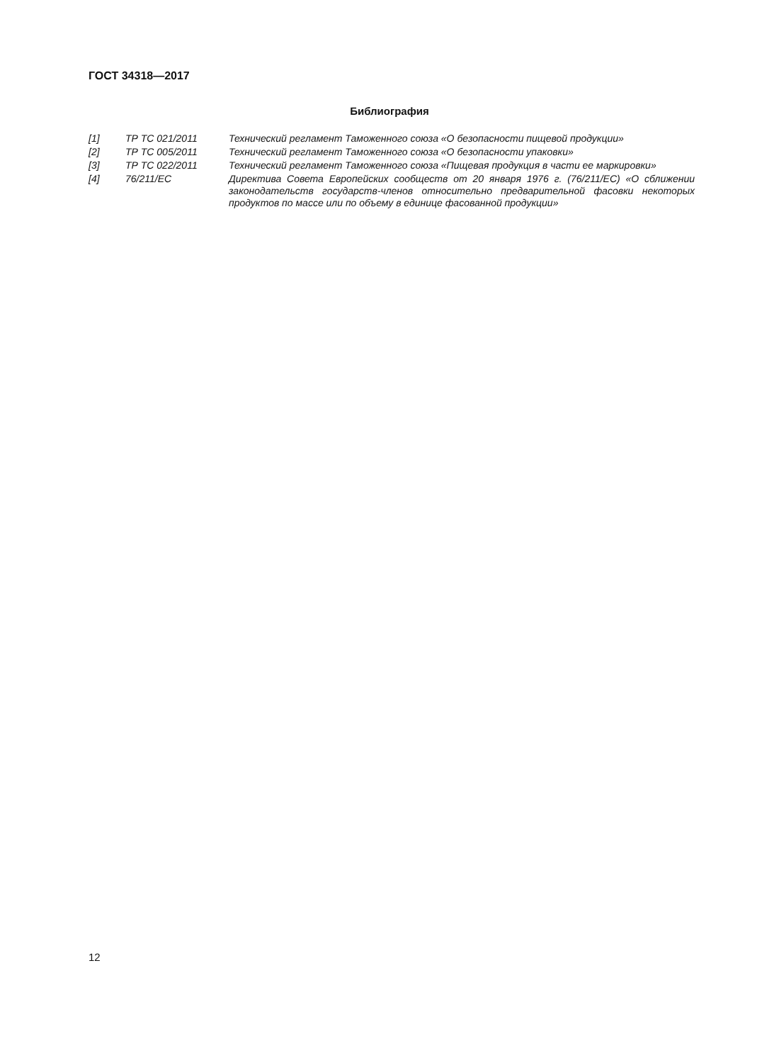ГОСТ 34318—2017
Библиография
| [1] | ТР ТС 021/2011 | Технический регламент Таможенного союза «О безопасности пищевой продукции» |
| [2] | ТР ТС 005/2011 | Технический регламент Таможенного союза «О безопасности упаковки» |
| [3] | ТР ТС 022/2011 | Технический регламент Таможенного союза «Пищевая продукция в части ее маркировки» |
| [4] | 76/211/ЕС | Директива Совета Европейских сообществ от 20 января 1976 г. (76/211/ЕС) «О сближении законодательств государств-членов относительно предварительной фасовки некоторых продуктов по массе или по объему в единице фасованной продукции» |
12